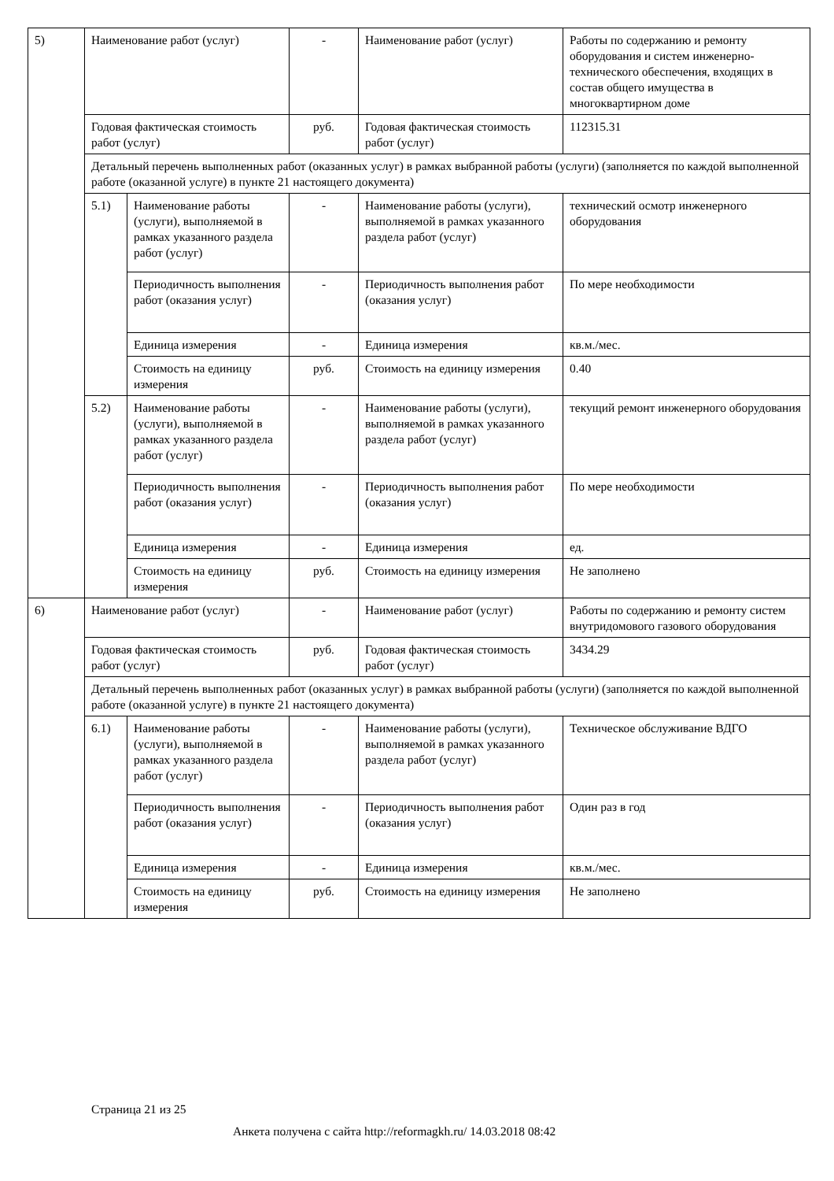| 5) | Наименование работ (услуг) | | - | Наименование работ (услуг) | Работы по содержанию и ремонту оборудования и систем инженерно-технического обеспечения, входящих в состав общего имущества в многоквартирном доме |
| | Годовая фактическая стоимость работ (услуг) | | руб. | Годовая фактическая стоимость работ (услуг) | 112315.31 |
| | Детальный перечень выполненных работ (оказанных услуг) в рамках выбранной работы (услуги) (заполняется по каждой выполненной работе (оказанной услуге) в пункте 21 настоящего документа) | | | | |
| | 5.1) | Наименование работы (услуги), выполняемой в рамках указанного раздела работ (услуг) | - | Наименование работы (услуги), выполняемой в рамках указанного раздела работ (услуг) | технический осмотр инженерного оборудования |
| | | Периодичность выполнения работ (оказания услуг) | - | Периодичность выполнения работ (оказания услуг) | По мере необходимости |
| | | Единица измерения | - | Единица измерения | кв.м./мес. |
| | | Стоимость на единицу измерения | руб. | Стоимость на единицу измерения | 0.40 |
| | 5.2) | Наименование работы (услуги), выполняемой в рамках указанного раздела работ (услуг) | - | Наименование работы (услуги), выполняемой в рамках указанного раздела работ (услуг) | текущий ремонт инженерного оборудования |
| | | Периодичность выполнения работ (оказания услуг) | - | Периодичность выполнения работ (оказания услуг) | По мере необходимости |
| | | Единица измерения | - | Единица измерения | ед. |
| | | Стоимость на единицу измерения | руб. | Стоимость на единицу измерения | Не заполнено |
| 6) | Наименование работ (услуг) | | - | Наименование работ (услуг) | Работы по содержанию и ремонту систем внутридомового газового оборудования |
| | Годовая фактическая стоимость работ (услуг) | | руб. | Годовая фактическая стоимость работ (услуг) | 3434.29 |
| | Детальный перечень выполненных работ (оказанных услуг) в рамках выбранной работы (услуги) (заполняется по каждой выполненной работе (оказанной услуге) в пункте 21 настоящего документа) | | | | |
| | 6.1) | Наименование работы (услуги), выполняемой в рамках указанного раздела работ (услуг) | - | Наименование работы (услуги), выполняемой в рамках указанного раздела работ (услуг) | Техническое обслуживание ВДГО |
| | | Периодичность выполнения работ (оказания услуг) | - | Периодичность выполнения работ (оказания услуг) | Один раз в год |
| | | Единица измерения | - | Единица измерения | кв.м./мес. |
| | | Стоимость на единицу измерения | руб. | Стоимость на единицу измерения | Не заполнено |
Страница 21 из 25
Анкета получена с сайта http://reformagkh.ru/ 14.03.2018 08:42